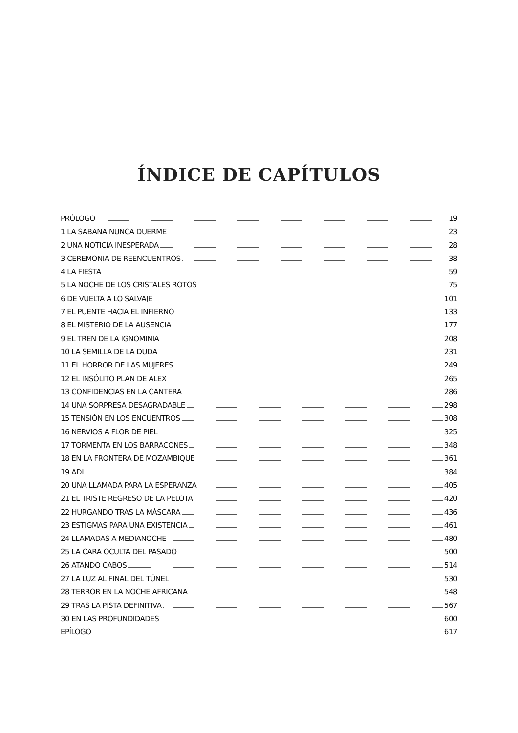ÍNDICE DE CAPÍTULOS
PRÓLOGO 19
1 LA SABANA NUNCA DUERME 23
2 UNA NOTICIA INESPERADA 28
3 CEREMONIA DE REENCUENTROS 38
4 LA FIESTA 59
5 LA NOCHE DE LOS CRISTALES ROTOS 75
6 DE VUELTA A LO SALVAJE 101
7 EL PUENTE HACIA EL INFIERNO 133
8 EL MISTERIO DE LA AUSENCIA 177
9 EL TREN DE LA IGNOMINIA 208
10 LA SEMILLA DE LA DUDA 231
11 EL HORROR DE LAS MUJERES 249
12 EL INSÓLITO PLAN DE ALEX 265
13 CONFIDENCIAS EN LA CANTERA 286
14 UNA SORPRESA DESAGRADABLE 298
15 TENSIÓN EN LOS ENCUENTROS 308
16 NERVIOS A FLOR DE PIEL 325
17 TORMENTA EN LOS BARRACONES 348
18 EN LA FRONTERA DE MOZAMBIQUE 361
19 ADI 384
20 UNA LLAMADA PARA LA ESPERANZA 405
21 EL TRISTE REGRESO DE LA PELOTA 420
22 HURGANDO TRAS LA MÁSCARA 436
23 ESTIGMAS PARA UNA EXISTENCIA 461
24 LLAMADAS A MEDIANOCHE 480
25 LA CARA OCULTA DEL PASADO 500
26 ATANDO CABOS 514
27 LA LUZ AL FINAL DEL TÚNEL 530
28 TERROR EN LA NOCHE AFRICANA 548
29 TRAS LA PISTA DEFINITIVA 567
30 EN LAS PROFUNDIDADES 600
EPÍLOGO 617